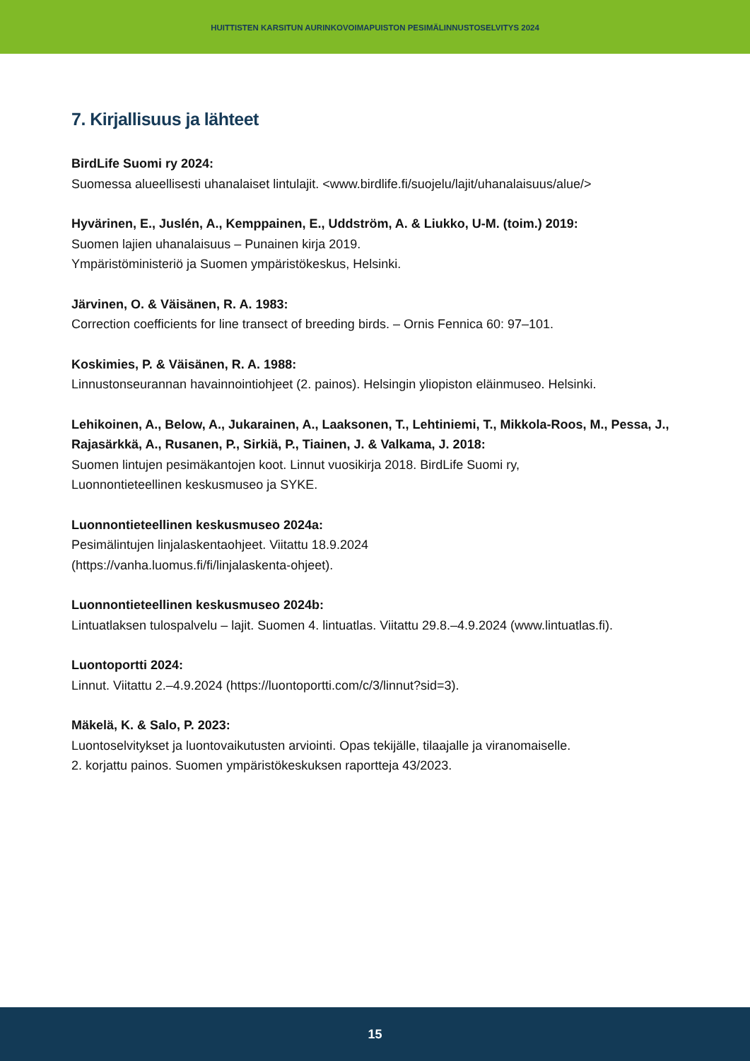HUITTISTEN KARSITUN AURINKOVOIMAPUISTON PESIMÄLINNUSTOSELVITYS 2024
7. Kirjallisuus ja lähteet
BirdLife Suomi ry 2024:
Suomessa alueellisesti uhanalaiset lintulajit. <www.birdlife.fi/suojelu/lajit/uhanalaisuus/alue/>
Hyvärinen, E., Juslén, A., Kemppainen, E., Uddström, A. & Liukko, U-M. (toim.) 2019:
Suomen lajien uhanalaisuus – Punainen kirja 2019.
Ympäristöministeriö ja Suomen ympäristökeskus, Helsinki.
Järvinen, O. & Väisänen, R. A. 1983:
Correction coefficients for line transect of breeding birds. – Ornis Fennica 60: 97–101.
Koskimies, P. & Väisänen, R. A. 1988:
Linnustonseurannan havainnointiohjeet (2. painos). Helsingin yliopiston eläinmuseo. Helsinki.
Lehikoinen, A., Below, A., Jukarainen, A., Laaksonen, T., Lehtiniemi, T., Mikkola-Roos, M., Pessa, J., Rajasärkkä, A., Rusanen, P., Sirkiä, P., Tiainen, J. & Valkama, J. 2018:
Suomen lintujen pesimäkantojen koot. Linnut vuosikirja 2018. BirdLife Suomi ry,
Luonnontieteellinen keskusmuseo ja SYKE.
Luonnontieteellinen keskusmuseo 2024a:
Pesimälintujen linjalaskentaohjeet. Viitattu 18.9.2024
(https://vanha.luomus.fi/fi/linjalaskenta-ohjeet).
Luonnontieteellinen keskusmuseo 2024b:
Lintuatlaksen tulospalvelu – lajit. Suomen 4. lintuatlas. Viitattu 29.8.–4.9.2024 (www.lintuatlas.fi).
Luontoportti 2024:
Linnut. Viitattu 2.–4.9.2024 (https://luontoportti.com/c/3/linnut?sid=3).
Mäkelä, K. & Salo, P. 2023:
Luontoselvitykset ja luontovaikutusten arviointi. Opas tekijälle, tilaajalle ja viranomaiselle.
2. korjattu painos. Suomen ympäristökeskuksen raportteja 43/2023.
15